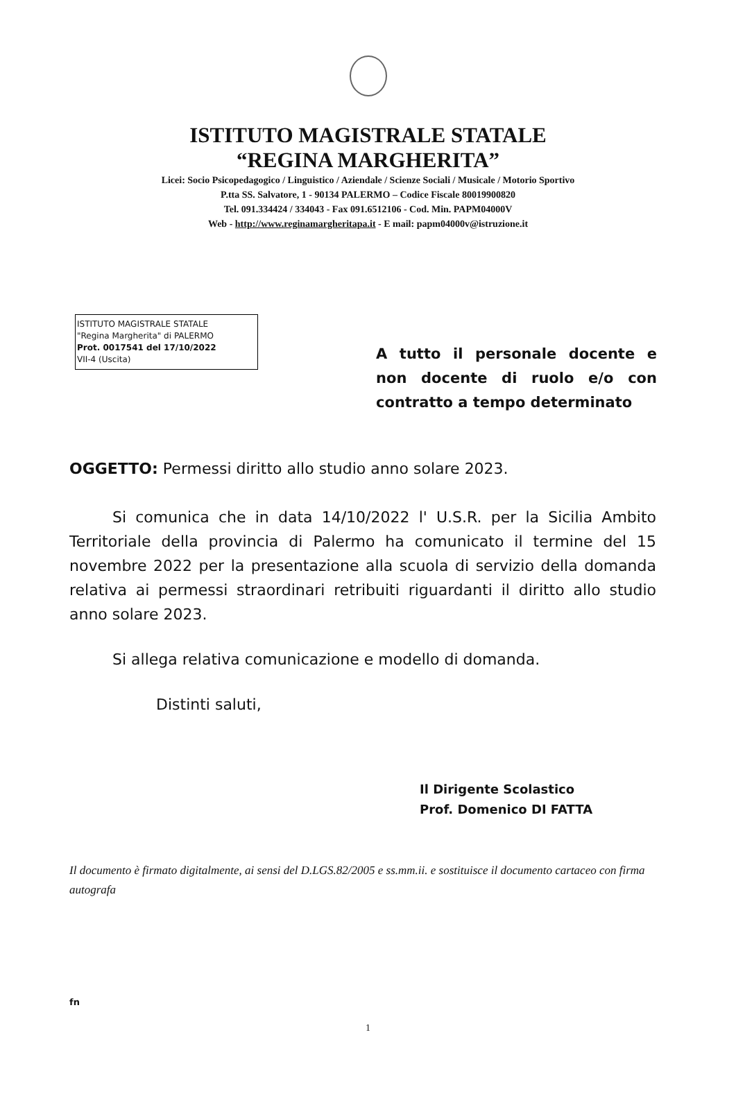ISTITUTO MAGISTRALE STATALE
“REGINA MARGHERITA”
Licei: Socio Psicopedagogico / Linguistico / Aziendale / Scienze Sociali / Musicale / Motorio Sportivo
P.tta SS. Salvatore, 1 - 90134 PALERMO – Codice Fiscale 80019900820
Tel. 091.334424 / 334043 - Fax 091.6512106 - Cod. Min. PAPM04000V
Web - http://www.reginamargheritapa.it - E mail: papm04000v@istruzione.it
ISTITUTO MAGISTRALE STATALE
"Regina Margherita" di PALERMO
Prot. 0017541 del 17/10/2022
VII-4 (Uscita)
A tutto il personale docente e non docente di ruolo e/o con contratto a tempo determinato
OGGETTO: Permessi diritto allo studio anno solare 2023.
Si comunica che in data 14/10/2022 l' U.S.R. per la Sicilia Ambito Territoriale della provincia di Palermo ha comunicato il termine del 15 novembre 2022 per la presentazione alla scuola di servizio della domanda relativa ai permessi straordinari retribuiti riguardanti il diritto allo studio anno solare 2023.
Si allega relativa comunicazione e modello di domanda.
Distinti saluti,
Il Dirigente Scolastico
Prof. Domenico DI FATTA
Il documento è firmato digitalmente, ai sensi del D.LGS.82/2005 e ss.mm.ii. e sostituisce il documento cartaceo con firma autografa
fn
1